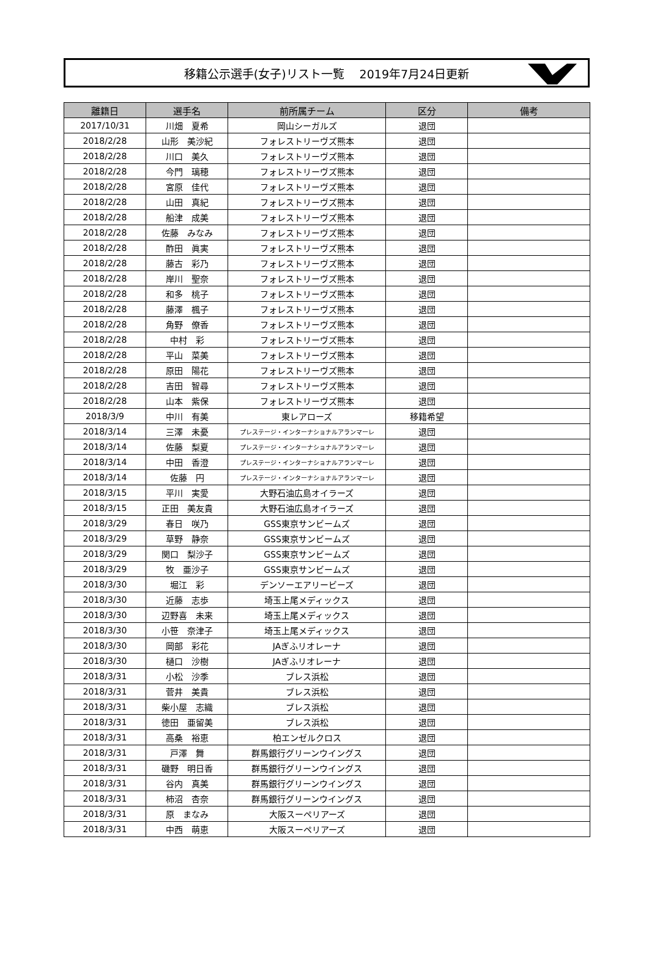移籍公示選手(女子)リスト一覧　 2019年7月24日更新
| 離籍日 | 選手名 | 前所属チーム | 区分 | 備考 |
| --- | --- | --- | --- | --- |
| 2017/10/31 | 川畑 夏希 | 岡山シーガルズ | 退団 | |
| 2018/2/28 | 山形 美沙紀 | フォレストリーヴズ熊本 | 退団 | |
| 2018/2/28 | 川口 美久 | フォレストリーヴズ熊本 | 退団 | |
| 2018/2/28 | 今門 璃穂 | フォレストリーヴズ熊本 | 退団 | |
| 2018/2/28 | 宮原 佳代 | フォレストリーヴズ熊本 | 退団 | |
| 2018/2/28 | 山田 真紀 | フォレストリーヴズ熊本 | 退団 | |
| 2018/2/28 | 船津 成美 | フォレストリーヴズ熊本 | 退団 | |
| 2018/2/28 | 佐藤 みなみ | フォレストリーヴズ熊本 | 退団 | |
| 2018/2/28 | 酢田 眞実 | フォレストリーヴズ熊本 | 退団 | |
| 2018/2/28 | 藤古 彩乃 | フォレストリーヴズ熊本 | 退団 | |
| 2018/2/28 | 岸川 聖奈 | フォレストリーヴズ熊本 | 退団 | |
| 2018/2/28 | 和多 桃子 | フォレストリーヴズ熊本 | 退団 | |
| 2018/2/28 | 藤澤 楓子 | フォレストリーヴズ熊本 | 退団 | |
| 2018/2/28 | 角野 僚香 | フォレストリーヴズ熊本 | 退団 | |
| 2018/2/28 | 中村 彩 | フォレストリーヴズ熊本 | 退団 | |
| 2018/2/28 | 平山 菜美 | フォレストリーヴズ熊本 | 退団 | |
| 2018/2/28 | 原田 陽花 | フォレストリーヴズ熊本 | 退団 | |
| 2018/2/28 | 吉田 智尋 | フォレストリーヴズ熊本 | 退団 | |
| 2018/2/28 | 山本 紫保 | フォレストリーヴズ熊本 | 退団 | |
| 2018/3/9 | 中川 有美 | 東レアローズ | 移籍希望 | |
| 2018/3/14 | 三澤 未憂 | プレステージ・インターナショナルアランマーレ | 退団 | |
| 2018/3/14 | 佐藤 梨夏 | プレステージ・インターナショナルアランマーレ | 退団 | |
| 2018/3/14 | 中田 香澄 | プレステージ・インターナショナルアランマーレ | 退団 | |
| 2018/3/14 | 佐藤 円 | プレステージ・インターナショナルアランマーレ | 退団 | |
| 2018/3/15 | 平川 実愛 | 大野石油広島オイラーズ | 退団 | |
| 2018/3/15 | 正田 美友貴 | 大野石油広島オイラーズ | 退団 | |
| 2018/3/29 | 春日 咲乃 | GSS東京サンビームズ | 退団 | |
| 2018/3/29 | 草野 静奈 | GSS東京サンビームズ | 退団 | |
| 2018/3/29 | 関口 梨沙子 | GSS東京サンビームズ | 退団 | |
| 2018/3/29 | 牧 亜沙子 | GSS東京サンビームズ | 退団 | |
| 2018/3/30 | 堀江 彩 | デンソーエアリービーズ | 退団 | |
| 2018/3/30 | 近藤 志歩 | 埼玉上尾メディックス | 退団 | |
| 2018/3/30 | 辺野喜 未来 | 埼玉上尾メディックス | 退団 | |
| 2018/3/30 | 小笹 奈津子 | 埼玉上尾メディックス | 退団 | |
| 2018/3/30 | 岡部 彩花 | JAぎふリオレーナ | 退団 | |
| 2018/3/30 | 樋口 沙樹 | JAぎふリオレーナ | 退団 | |
| 2018/3/31 | 小松 沙季 | ブレス浜松 | 退団 | |
| 2018/3/31 | 菅井 美貴 | ブレス浜松 | 退団 | |
| 2018/3/31 | 柴小屋 志織 | ブレス浜松 | 退団 | |
| 2018/3/31 | 徳田 亜留美 | ブレス浜松 | 退団 | |
| 2018/3/31 | 高桑 裕恵 | 柏エンゼルクロス | 退団 | |
| 2018/3/31 | 戸澤 舞 | 群馬銀行グリーンウイングス | 退団 | |
| 2018/3/31 | 磯野 明日香 | 群馬銀行グリーンウイングス | 退団 | |
| 2018/3/31 | 谷内 真美 | 群馬銀行グリーンウイングス | 退団 | |
| 2018/3/31 | 柿沼 杏奈 | 群馬銀行グリーンウイングス | 退団 | |
| 2018/3/31 | 原 まなみ | 大阪スーペリアーズ | 退団 | |
| 2018/3/31 | 中西 萌恵 | 大阪スーペリアーズ | 退団 | |